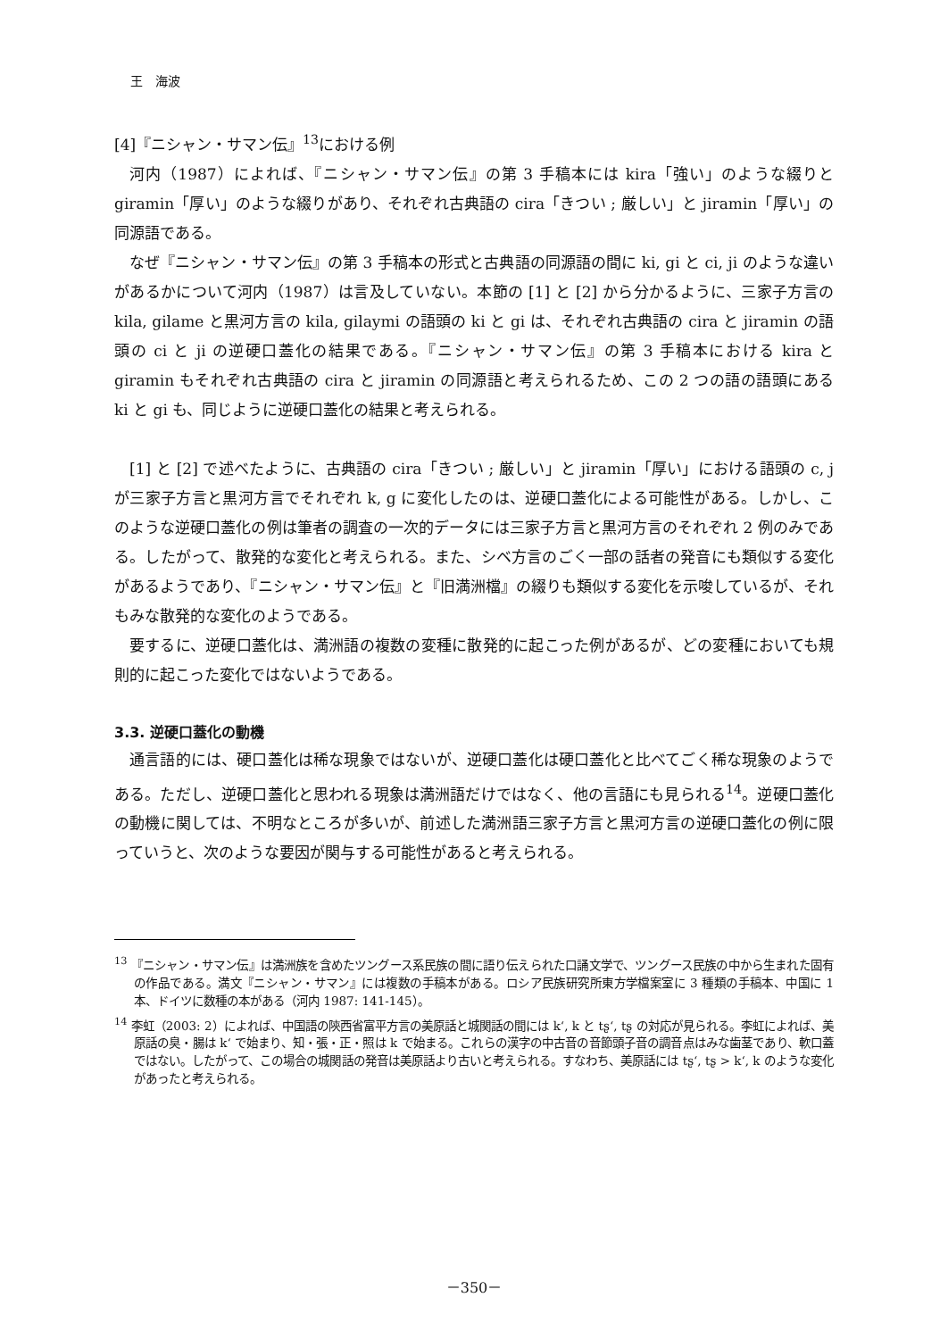王　海波
[4]『ニシャン・サマン伝』<sup>13</sup>における例
河内（1987）によれば、『ニシャン・サマン伝』の第 3 手稿本には kira「強い」のような綴りと giramin「厚い」のような綴りがあり、それぞれ古典語の cira「きつい ; 厳しい」と jiramin「厚い」の同源語である。
なぜ『ニシャン・サマン伝』の第 3 手稿本の形式と古典語の同源語の間に ki, gi と ci, ji のような違いがあるかについて河内（1987）は言及していない。本節の [1] と [2] から分かるように、三家子方言の kila, gilame と黒河方言の kila, gilaymi の語頭の ki と gi は、それぞれ古典語の cira と jiramin の語頭の ci と ji の逆硬口蓋化の結果である。『ニシャン・サマン伝』の第 3 手稿本における kira と giramin もそれぞれ古典語の cira と jiramin の同源語と考えられるため、この 2 つの語の語頭にある ki と gi も、同じように逆硬口蓋化の結果と考えられる。
[1] と [2] で述べたように、古典語の cira「きつい ; 厳しい」と jiramin「厚い」における語頭の c, j が三家子方言と黒河方言でそれぞれ k, g に変化したのは、逆硬口蓋化による可能性がある。しかし、このような逆硬口蓋化の例は筆者の調査の一次的データには三家子方言と黒河方言のそれぞれ 2 例のみである。したがって、散発的な変化と考えられる。また、シベ方言のごく一部の話者の発音にも類似する変化があるようであり、『ニシャン・サマン伝』と『旧満洲檔』の綴りも類似する変化を示唆しているが、それもみな散発的な変化のようである。
要するに、逆硬口蓋化は、満洲語の複数の変種に散発的に起こった例があるが、どの変種においても規則的に起こった変化ではないようである。
3.3. 逆硬口蓋化の動機
通言語的には、硬口蓋化は稀な現象ではないが、逆硬口蓋化は硬口蓋化と比べてごく稀な現象のようである。ただし、逆硬口蓋化と思われる現象は満洲語だけではなく、他の言語にも見られる<sup>14</sup>。逆硬口蓋化の動機に関しては、不明なところが多いが、前述した満洲語三家子方言と黒河方言の逆硬口蓋化の例に限っていうと、次のような要因が関与する可能性があると考えられる。
<sup>13</sup> 『ニシャン・サマン伝』は満洲族を含めたツングース系民族の間に語り伝えられた口誦文学で、ツングース民族の中から生まれた固有の作品である。満文『ニシャン・サマン』には複数の手稿本がある。ロシア民族研究所東方学檔案室に 3 種類の手稿本、中国に 1 本、ドイツに数種の本がある（河内 1987: 141-145）。
<sup>14</sup> 李虹（2003: 2）によれば、中国語の陝西省富平方言の美原話と城関話の間には k‘, k と tʂ‘, tʂ の対応が見られる。李虹によれば、美原話の臭・腸は k‘ で始まり、知・張・正・照は k で始まる。これらの漢字の中古音の音節頭子音の調音点はみな歯茎であり、軟口蓋ではない。したがって、この場合の城関話の発音は美原話より古いと考えられる。すなわち、美原話には tʂ‘, tʂ > k‘, k のような変化があったと考えられる。
－350－